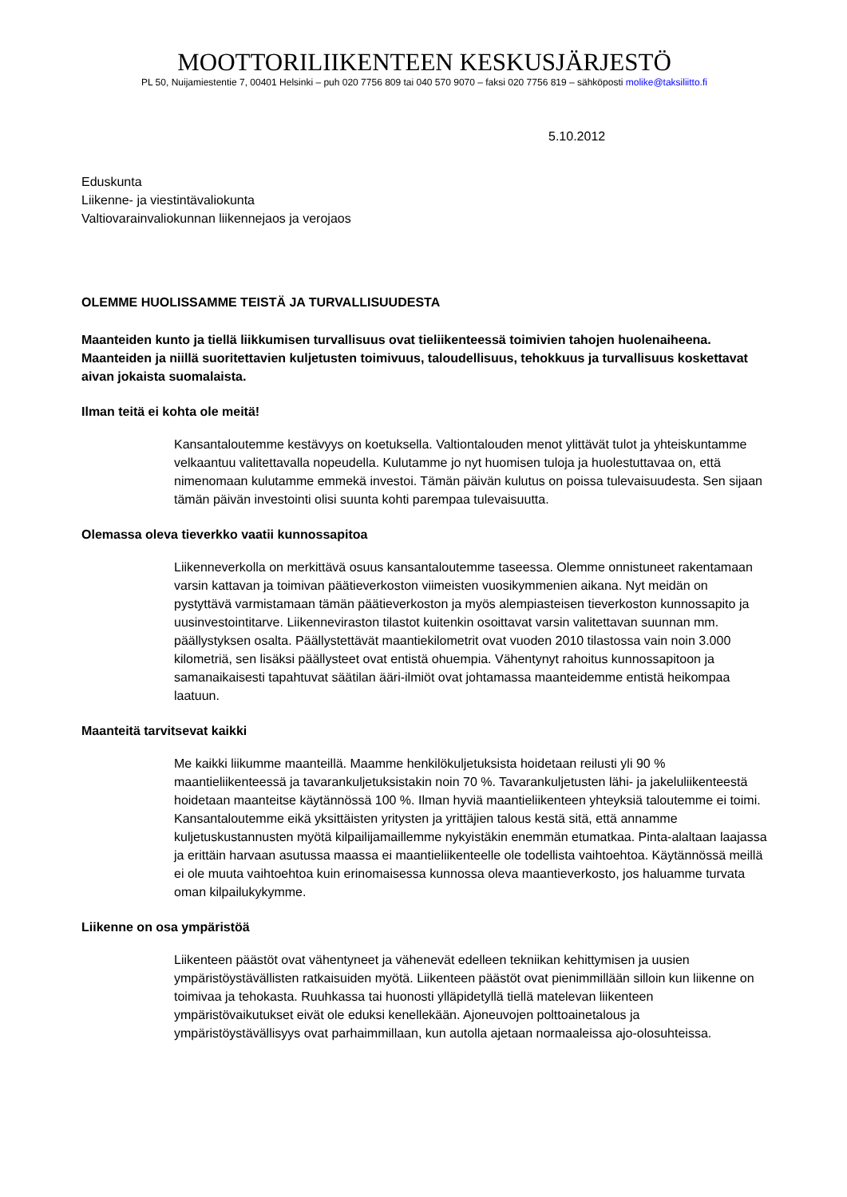MOOTTORILIIKENTEEN KESKUSJÄRJESTÖ
PL 50, Nuijamiestentie 7, 00401 Helsinki – puh 020 7756 809 tai 040 570 9070 – faksi 020 7756 819 – sähköposti molike@taksiliitto.fi
5.10.2012
Eduskunta
Liikenne- ja viestintävaliokunta
Valtiovarainvaliokunnan liikennejaos ja verojaos
OLEMME HUOLISSAMME TEISTÄ JA TURVALLISUUDESTA
Maanteiden kunto ja tiellä liikkumisen turvallisuus ovat tieliikenteessä toimivien tahojen huolenaiheena. Maanteiden ja niillä suoritettavien kuljetusten toimivuus, taloudellisuus, tehokkuus ja turvallisuus koskettavat aivan jokaista suomalaista.
Ilman teitä ei kohta ole meitä!
Kansantaloutemme kestävyys on koetuksella. Valtiontalouden menot ylittävät tulot ja yhteiskuntamme velkaantuu valitettavalla nopeudella. Kulutamme jo nyt huomisen tuloja ja huolestuttavaa on, että nimenomaan kulutamme emmekä investoi. Tämän päivän kulutus on poissa tulevaisuudesta. Sen sijaan tämän päivän investointi olisi suunta kohti parempaa tulevaisuutta.
Olemassa oleva tieverkko vaatii kunnossapitoa
Liikenneverkolla on merkittävä osuus kansantaloutemme taseessa. Olemme onnistuneet rakentamaan varsin kattavan ja toimivan päätieverkoston viimeisten vuosikymmenien aikana. Nyt meidän on pystyttävä varmistamaan tämän päätieverkoston ja myös alempiasteisen tieverkoston kunnossapito ja uusinvestointitarve. Liikenneviraston tilastot kuitenkin osoittavat varsin valitettavan suunnan mm. päällystyksen osalta. Päällystettävät maantiekilometrit ovat vuoden 2010 tilastossa vain noin 3.000 kilometriä, sen lisäksi päällysteet ovat entistä ohuempia. Vähentynyt rahoitus kunnossapitoon ja samanaikaisesti tapahtuvat säätilan ääri-ilmiöt ovat johtamassa maanteidemme entistä heikompaa laatuun.
Maanteitä tarvitsevat kaikki
Me kaikki liikumme maanteillä. Maamme henkilökuljetuksista hoidetaan reilusti yli 90 % maantieliikenteessä ja tavarankuljetuksistakin noin 70 %. Tavarankuljetusten lähi- ja jakeluliikenteestä hoidetaan maanteitse käytännössä 100 %. Ilman hyviä maantieliikenteen yhteyksiä taloutemme ei toimi. Kansantaloutemme eikä yksittäisten yritysten ja yrittäjien talous kestä sitä, että annamme kuljetuskustannusten myötä kilpailijamaillemme nykyistäkin enemmän etumatkaa. Pinta-alaltaan laajassa ja erittäin harvaan asutussa maassa ei maantieliikenteelle ole todellista vaihtoehtoa. Käytännössä meillä ei ole muuta vaihtoehtoa kuin erinomaisessa kunnossa oleva maantieverkosto, jos haluamme turvata oman kilpailukykymme.
Liikenne on osa ympäristöä
Liikenteen päästöt ovat vähentyneet ja vähenevät edelleen tekniikan kehittymisen ja uusien ympäristöystävällisten ratkaisuiden myötä. Liikenteen päästöt ovat pienimmillään silloin kun liikenne on toimivaa ja tehokasta. Ruuhkassa tai huonosti ylläpidetyllä tiellä matelevan liikenteen ympäristövaikutukset eivät ole eduksi kenellekään. Ajoneuvojen polttoainetalous ja ympäristöystävällisyys ovat parhaimmillaan, kun autolla ajetaan normaaleissa ajo-olosuhteissa.